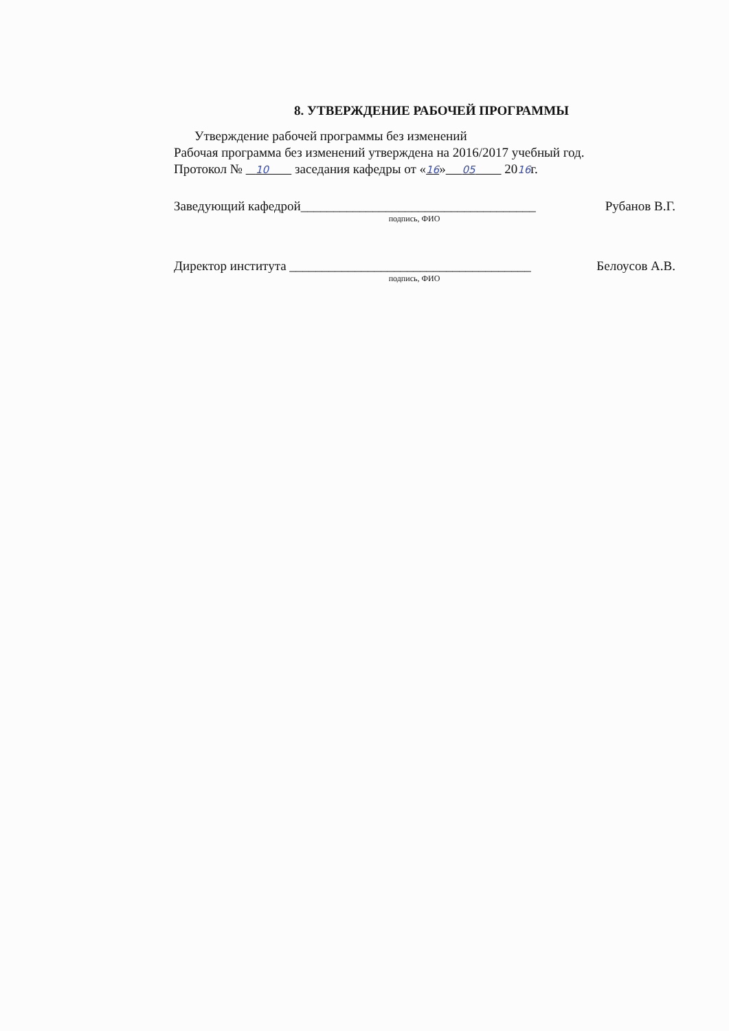8. УТВЕРЖДЕНИЕ РАБОЧЕЙ ПРОГРАММЫ
Утверждение рабочей программы без изменений
Рабочая программа без изменений утверждена на 2016/2017 учебный год.
Протокол № 10 заседания кафедры от «16» 05 2016г.
Заведующий кафедрой____________________________________ Рубанов В.Г.
подпись, ФИО
Директор института _____________________________________ Белоусов А.В.
подпись, ФИО